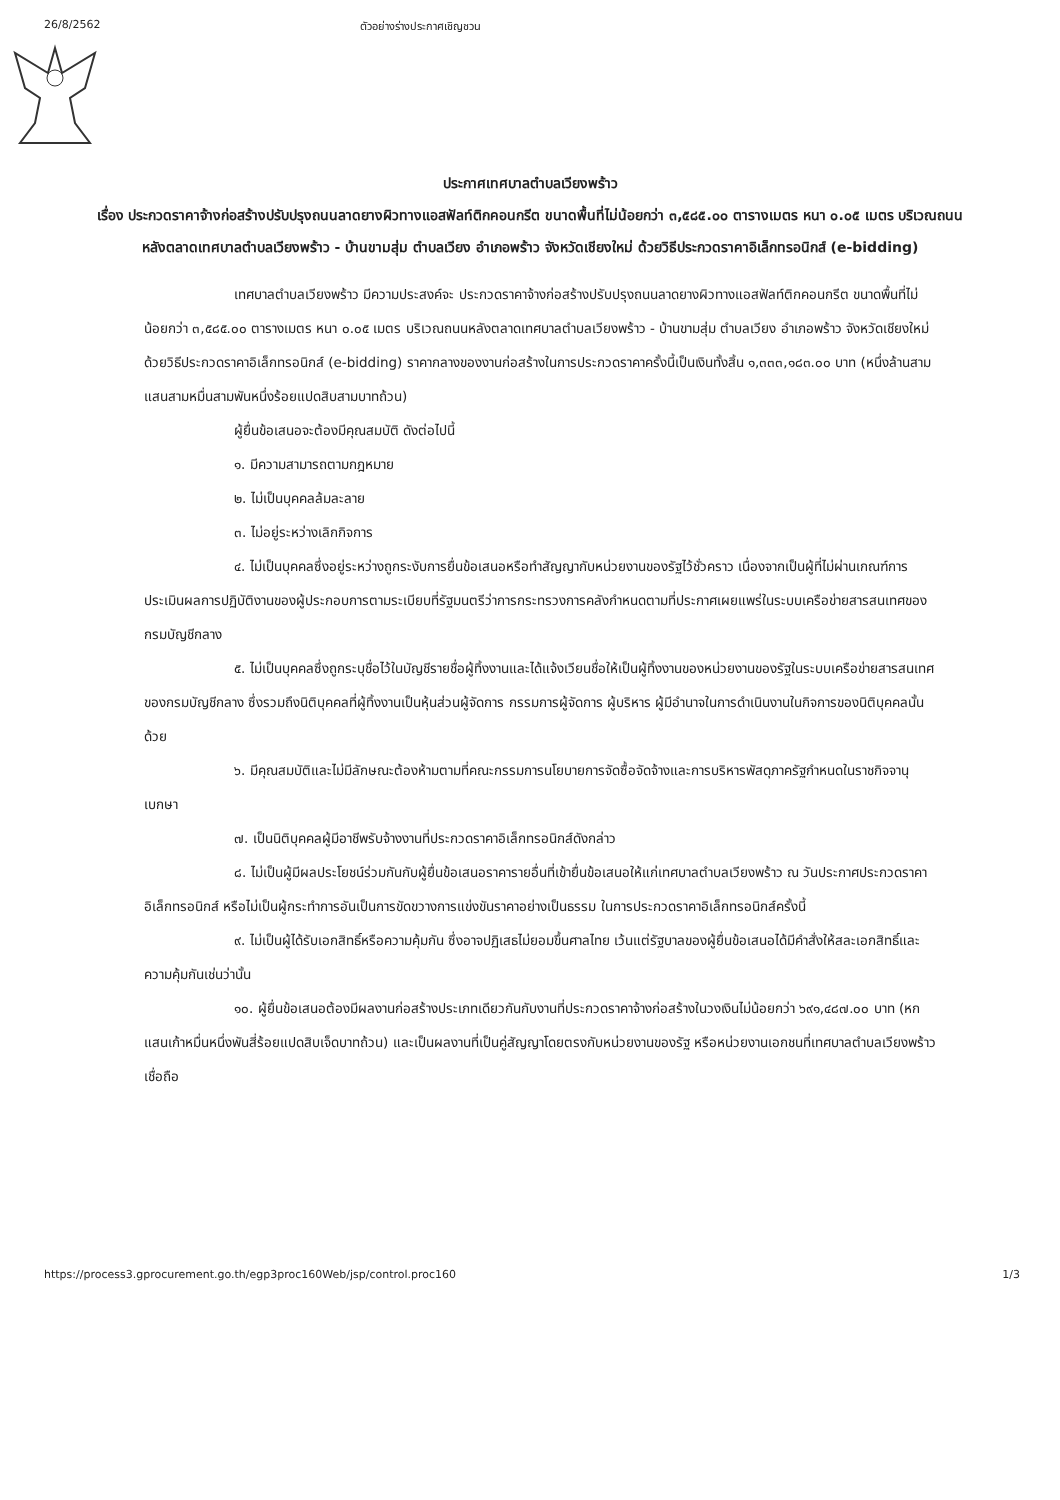26/8/2562 ตัวอย่างร่างประกาศเชิญชวน
ประกาศเทศบาลตำบลเวียงพร้าว
เรื่อง ประกวดราคาจ้างก่อสร้างปรับปรุงถนนลาดยางผิวทางแอสฟัลท์ติกคอนกรีต ขนาดพื้นที่ไม่น้อยกว่า ๓,๕๘๕.๐๐ ตารางเมตร หนา ๐.๐๕ เมตร บริเวณถนนหลังตลาดเทศบาลตำบลเวียงพร้าว - บ้านขามสุ่ม ตำบลเวียง อำเภอพร้าว จังหวัดเชียงใหม่ ด้วยวิธีประกวดราคาอิเล็กทรอนิกส์ (e-bidding)
เทศบาลตำบลเวียงพร้าว มีความประสงค์จะ ประกวดราคาจ้างก่อสร้างปรับปรุงถนนลาดยางผิวทางแอสฟัลท์ติกคอนกรีต ขนาดพื้นที่ไม่น้อยกว่า ๓,๕๘๕.๐๐ ตารางเมตร หนา ๐.๐๕ เมตร บริเวณถนนหลังตลาดเทศบาลตำบลเวียงพร้าว - บ้านขามสุ่ม ตำบลเวียง อำเภอพร้าว จังหวัดเชียงใหม่ ด้วยวิธีประกวดราคาอิเล็กทรอนิกส์ (e-bidding) ราคากลางของงานก่อสร้างในการประกวดราคาครั้งนี้เป็นเงินทั้งสิ้น ๑,๓๓๓,๑๘๓.๐๐ บาท (หนึ่งล้านสามแสนสามหมื่นสามพันหนึ่งร้อยแปดสิบสามบาทถ้วน)
ผู้ยื่นข้อเสนอจะต้องมีคุณสมบัติ ดังต่อไปนี้
๑. มีความสามารถตามกฎหมาย
๒. ไม่เป็นบุคคลล้มละลาย
๓. ไม่อยู่ระหว่างเลิกกิจการ
๔. ไม่เป็นบุคคลซึ่งอยู่ระหว่างถูกระงับการยื่นข้อเสนอหรือทำสัญญากับหน่วยงานของรัฐไว้ชั่วคราว เนื่องจากเป็นผู้ที่ไม่ผ่านเกณฑ์การประเมินผลการปฏิบัติงานของผู้ประกอบการตามระเบียบที่รัฐมนตรีว่าการกระทรวงการคลังกำหนดตามที่ประกาศเผยแพร่ในระบบเครือข่ายสารสนเทศของกรมบัญชีกลาง
๕. ไม่เป็นบุคคลซึ่งถูกระบุชื่อไว้ในบัญชีรายชื่อผู้ทิ้งงานและได้แจ้งเวียนชื่อให้เป็นผู้ทิ้งงานของหน่วยงานของรัฐในระบบเครือข่ายสารสนเทศของกรมบัญชีกลาง ซึ่งรวมถึงนิติบุคคลที่ผู้ทิ้งงานเป็นหุ้นส่วนผู้จัดการ กรรมการผู้จัดการ ผู้บริหาร ผู้มีอำนาจในการดำเนินงานในกิจการของนิติบุคคลนั้นด้วย
๖. มีคุณสมบัติและไม่มีลักษณะต้องห้ามตามที่คณะกรรมการนโยบายการจัดซื้อจัดจ้างและการบริหารพัสดุภาครัฐกำหนดในราชกิจจานุเบกษา
๗. เป็นนิติบุคคลผู้มีอาชีพรับจ้างงานที่ประกวดราคาอิเล็กทรอนิกส์ดังกล่าว
๘. ไม่เป็นผู้มีผลประโยชน์ร่วมกันกับผู้ยื่นข้อเสนอราคารายอื่นที่เข้ายื่นข้อเสนอให้แก่เทศบาลตำบลเวียงพร้าว ณ วันประกาศประกวดราคาอิเล็กทรอนิกส์ หรือไม่เป็นผู้กระทำการอันเป็นการขัดขวางการแข่งขันราคาอย่างเป็นธรรม ในการประกวดราคาอิเล็กทรอนิกส์ครั้งนี้
๙. ไม่เป็นผู้ได้รับเอกสิทธิ์หรือความคุ้มกัน ซึ่งอาจปฏิเสธไม่ยอมขึ้นศาลไทย เว้นแต่รัฐบาลของผู้ยื่นข้อเสนอได้มีคำสั่งให้สละเอกสิทธิ์และความคุ้มกันเช่นว่านั้น
๑๐. ผู้ยื่นข้อเสนอต้องมีผลงานก่อสร้างประเภทเดียวกันกับงานที่ประกวดราคาจ้างก่อสร้างในวงเงินไม่น้อยกว่า ๖๙๑,๔๘๗.๐๐ บาท (หกแสนเก้าหมื่นหนึ่งพันสี่ร้อยแปดสิบเจ็ดบาทถ้วน) และเป็นผลงานที่เป็นคู่สัญญาโดยตรงกับหน่วยงานของรัฐ หรือหน่วยงานเอกชนที่เทศบาลตำบลเวียงพร้าวเชื่อถือ
https://process3.gprocurement.go.th/egp3proc160Web/jsp/control.proc160 1/3